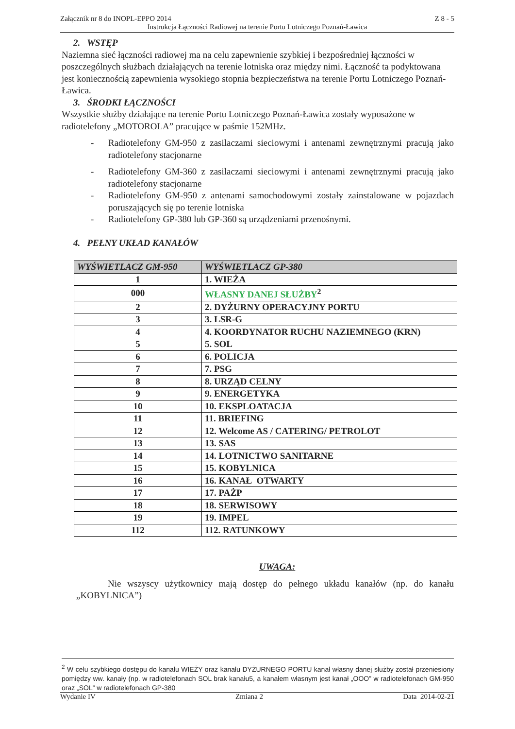Załącznik nr 8 do INOPL-EPPO 2014 Z 8 - 5
Instrukcja Łączności Radiowej na terenie Portu Lotniczego Poznań-Ławica
2. WSTĘP
Naziemna sieć łączności radiowej ma na celu zapewnienie szybkiej i bezpośredniej łączności w poszczególnych służbach działających na terenie lotniska oraz między nimi. Łączność ta podyktowana jest koniecznością zapewnienia wysokiego stopnia bezpieczeństwa na terenie Portu Lotniczego Poznań-Ławica.
3. ŚRODKI ŁĄCZNOŚCI
Wszystkie służby działające na terenie Portu Lotniczego Poznań-Ławica zostały wyposażone w radiotelefony „MOTOROLA” pracujące w paśmie 152MHz.
- Radiotelefony GM-950 z zasilaczami sieciowymi i antenami zewnętrznymi pracują jako radiotelefony stacjonarne
- Radiotelefony GM-360 z zasilaczami sieciowymi i antenami zewnętrznymi pracują jako radiotelefony stacjonarne
- Radiotelefony GM-950 z antenami samochodowymi zostały zainstalowane w pojazdach poruszających się po terenie lotniska
- Radiotelefony GP-380 lub GP-360 są urządzeniami przenośnymi.
4. PEŁNY UKŁAD KANAŁÓW
| WYŚWIETLACZ GM-950 | WYŚWIETLACZ GP-380 |
| --- | --- |
| 1 | 1. WIEŻA |
| 000 | WŁASNY DANEJ SŁUŻBY<sup>2</sup> |
| 2 | 2. DYŻURNY OPERACYJNY PORTU |
| 3 | 3. LSR-G |
| 4 | 4. KOORDYNATOR RUCHU NAZIEMNEGO (KRN) |
| 5 | 5. SOL |
| 6 | 6. POLICJA |
| 7 | 7. PSG |
| 8 | 8. URZĄD CELNY |
| 9 | 9. ENERGETYKA |
| 10 | 10. EKSPLOATACJA |
| 11 | 11. BRIEFING |
| 12 | 12. Welcome AS / CATERING/ PETROLOT |
| 13 | 13. SAS |
| 14 | 14. LOTNICTWO SANITARNE |
| 15 | 15. KOBYLNICA |
| 16 | 16. KANAŁ OTWARTY |
| 17 | 17. PAŻP |
| 18 | 18. SERWISOWY |
| 19 | 19. IMPEL |
| 112 | 112. RATUNKOWY |
UWAGA:
Nie wszyscy użytkownicy mają dostęp do pełnego układu kanałów (np. do kanału „KOBYLNICA”)
<sup>2</sup> W celu szybkiego dostępu do kanału WIEŻY oraz kanału DYŻURNEGO PORTU kanał własny danej służby został przeniesiony pomiędzy ww. kanały (np. w radiotelefonach SOL brak kanału5, a kanałem własnym jest kanał „OOO” w radiotelefonach GM-950 oraz „SOL” w radiotelefonach GP-380
Wydanie IV Zmiana 2 Data 2014-02-21